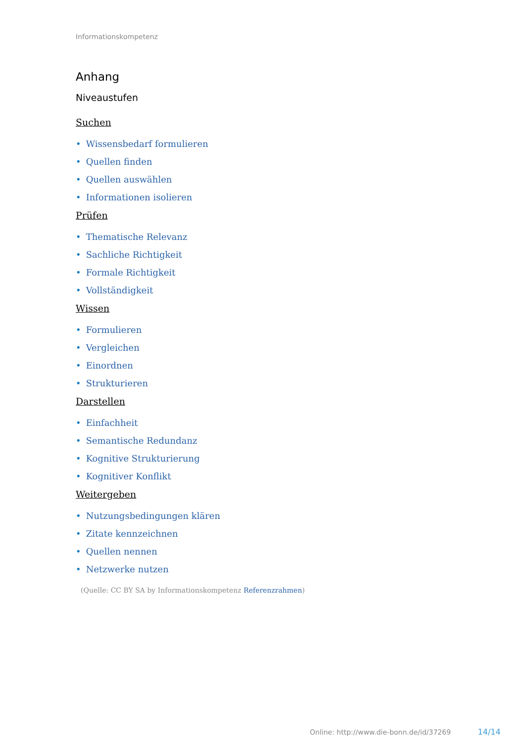Informationskompetenz
Anhang
Niveaustufen
Suchen
• Wissensbedarf formulieren
• Quellen finden
• Quellen auswählen
• Informationen isolieren
Prüfen
• Thematische Relevanz
• Sachliche Richtigkeit
• Formale Richtigkeit
• Vollständigkeit
Wissen
• Formulieren
• Vergleichen
• Einordnen
• Strukturieren
Darstellen
• Einfachheit
• Semantische Redundanz
• Kognitive Strukturierung
• Kognitiver Konflikt
Weitergeben
• Nutzungsbedingungen klären
• Zitate kennzeichnen
• Quellen nennen
• Netzwerke nutzen
(Quelle: CC BY SA by Informationskompetenz Referenzrahmen)
Online: http://www.die-bonn.de/id/37269 14/14